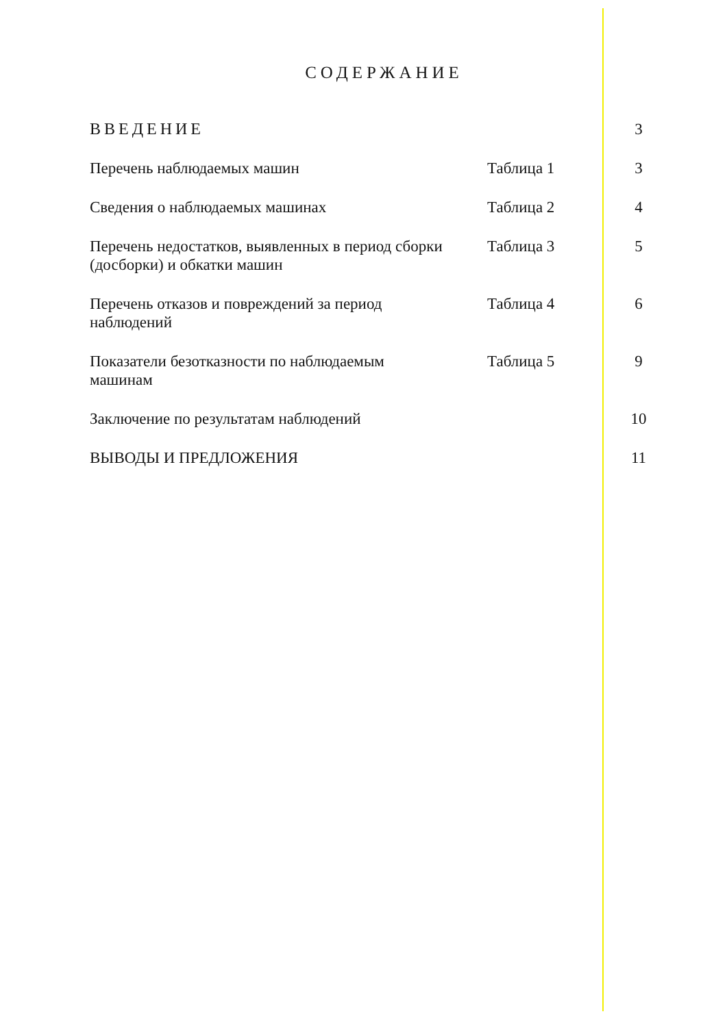СОДЕРЖАНИЕ
| ВВЕДЕНИЕ | | 3 |
| Перечень наблюдаемых машин | Таблица 1 | 3 |
| Сведения о наблюдаемых машинах | Таблица 2 | 4 |
| Перечень недостатков, выявленных в период сборки (досборки) и обкатки машин | Таблица 3 | 5 |
| Перечень отказов и повреждений за период наблюдений | Таблица 4 | 6 |
| Показатели безотказности по наблюдаемым машинам | Таблица 5 | 9 |
| Заключение по результатам наблюдений | | 10 |
| ВЫВОДЫ И ПРЕДЛОЖЕНИЯ | | 11 |